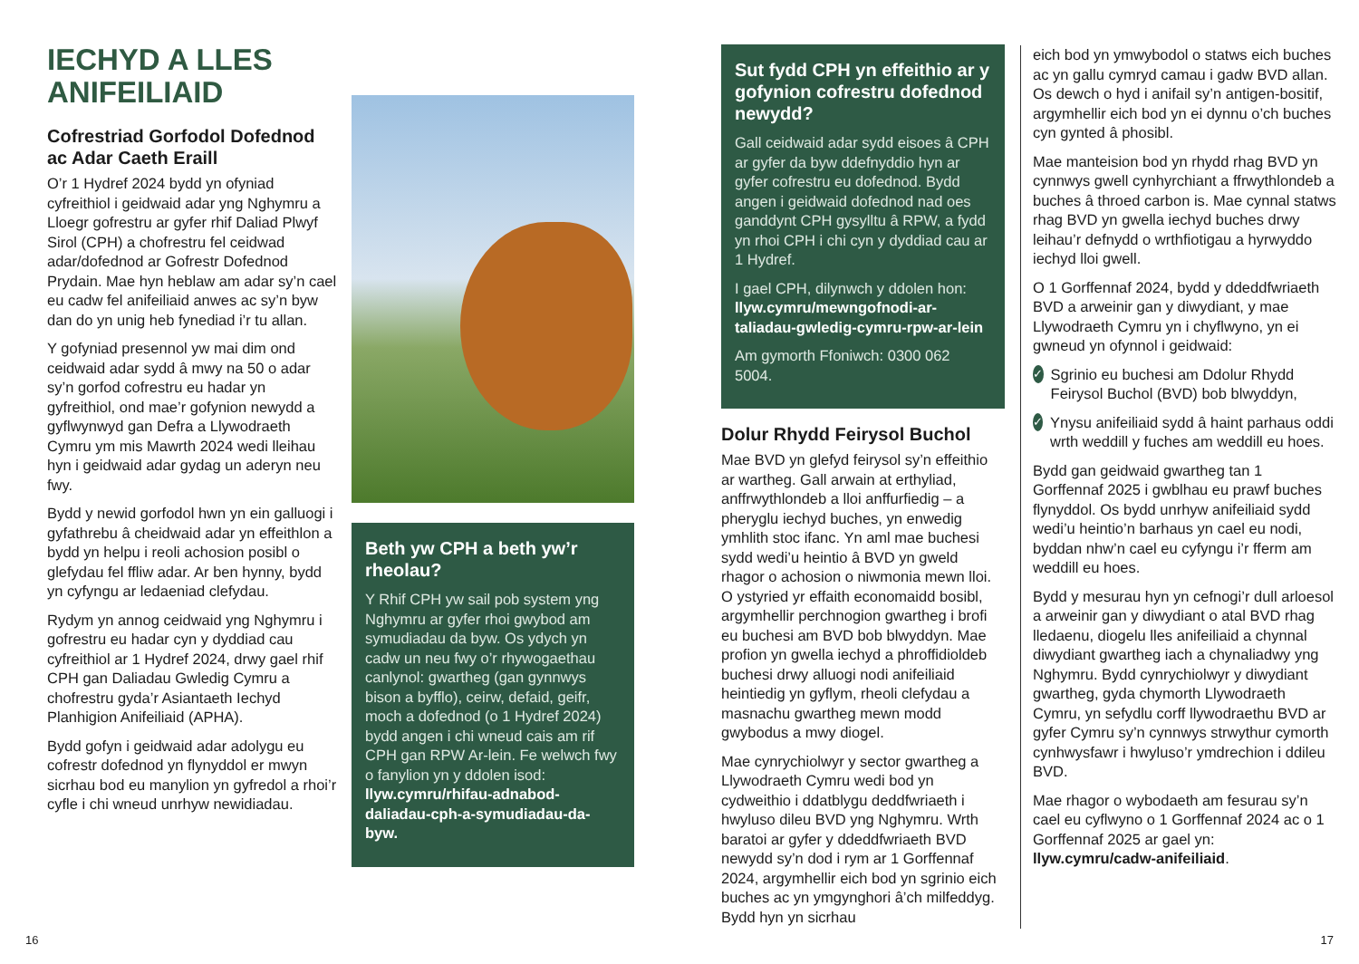IECHYD A LLES ANIFEILIAID
Cofrestriad Gorfodol Dofednod ac Adar Caeth Eraill
O’r 1 Hydref 2024 bydd yn ofyniad cyfreithiol i geidwaid adar yng Nghymru a Lloegr gofrestru ar gyfer rhif Daliad Plwyf Sirol (CPH) a chofrestru fel ceidwad adar/dofednod ar Gofrestr Dofednod Prydain. Mae hyn heblaw am adar sy’n cael eu cadw fel anifeiliaid anwes ac sy’n byw dan do yn unig heb fynediad i’r tu allan.
Y gofyniad presennol yw mai dim ond ceidwaid adar sydd â mwy na 50 o adar sy’n gorfod cofrestru eu hadar yn gyfreithiol, ond mae’r gofynion newydd a gyflwynwyd gan Defra a Llywodraeth Cymru ym mis Mawrth 2024 wedi lleihau hyn i geidwaid adar gydag un aderyn neu fwy.
Bydd y newid gorfodol hwn yn ein galluogi i gyfathrebu â cheidwaid adar yn effeithlon a bydd yn helpu i reoli achosion posibl o glefydau fel ffliw adar. Ar ben hynny, bydd yn cyfyngu ar ledaeniad clefydau.
Rydym yn annog ceidwaid yng Nghymru i gofrestru eu hadar cyn y dyddiad cau cyfreithiol ar 1 Hydref 2024, drwy gael rhif CPH gan Daliadau Gwledig Cymru a chofrestru gyda’r Asiantaeth Iechyd Planhigion Anifeiliaid (APHA).
Bydd gofyn i geidwaid adar adolygu eu cofrestr dofednod yn flynyddol er mwyn sicrhau bod eu manylion yn gyfredol a rhoi’r cyfle i chi wneud unrhyw newidiadau.
Beth yw CPH a beth yw’r rheolau?
Y Rhif CPH yw sail pob system yng Nghymru ar gyfer rhoi gwybod am symudiadau da byw. Os ydych yn cadw un neu fwy o’r rhywogaethau canlynol: gwartheg (gan gynnwys bison a byfflo), ceirw, defaid, geifr, moch a dofednod (o 1 Hydref 2024) bydd angen i chi wneud cais am rif CPH gan RPW Ar-lein. Fe welwch fwy o fanylion yn y ddolen isod: llyw.cymru/rhifau-adnabod-daliadau-cph-a-symudiadau-da-byw.
Sut fydd CPH yn effeithio ar y gofynion cofrestru dofednod newydd?
Gall ceidwaid adar sydd eisoes â CPH ar gyfer da byw ddefnyddio hyn ar gyfer cofrestru eu dofednod. Bydd angen i geidwaid dofednod nad oes ganddynt CPH gysylltu â RPW, a fydd yn rhoi CPH i chi cyn y dyddiad cau ar 1 Hydref.
I gael CPH, dilynwch y ddolen hon: llyw.cymru/mewngofnodi-ar-taliadau-gwledig-cymru-rpw-ar-lein
Am gymorth Ffoniwch: 0300 062 5004.
Dolur Rhydd Feirysol Buchol
Mae BVD yn glefyd feirysol sy’n effeithio ar wartheg. Gall arwain at erthyliad, anffrwythlondeb a lloi anffurfiedig – a pheryglu iechyd buches, yn enwedig ymhlith stoc ifanc. Yn aml mae buchesi sydd wedi’u heintio â BVD yn gweld rhagor o achosion o niwmonia mewn lloi. O ystyried yr effaith economaidd bosibl, argymhellir perchnogion gwartheg i brofi eu buchesi am BVD bob blwyddyn. Mae profion yn gwella iechyd a phroffidioldeb buchesi drwy alluogi nodi anifeiliaid heintiedig yn gyflym, rheoli clefydau a masnachu gwartheg mewn modd gwybodus a mwy diogel.
Mae cynrychiolwyr y sector gwartheg a Llywodraeth Cymru wedi bod yn cydweithio i ddatblygu deddfwriaeth i hwyluso dileu BVD yng Nghymru. Wrth baratoi ar gyfer y ddeddfwriaeth BVD newydd sy’n dod i rym ar 1 Gorffennaf 2024, argymhellir eich bod yn sgrinio eich buches ac yn ymgynghori â’ch milfeddyg. Bydd hyn yn sicrhau
eich bod yn ymwybodol o statws eich buches ac yn gallu cymryd camau i gadw BVD allan. Os dewch o hyd i anifail sy’n antigen-bositif, argymhellir eich bod yn ei dynnu o’ch buches cyn gynted â phosibl.
Mae manteision bod yn rhydd rhag BVD yn cynnwys gwell cynhyrchiant a ffrwythlondeb a buches â throed carbon is. Mae cynnal statws rhag BVD yn gwella iechyd buches drwy leihau’r defnydd o wrthfiotigau a hyrwyddo iechyd lloi gwell.
O 1 Gorffennaf 2024, bydd y ddeddfwriaeth BVD a arweinir gan y diwydiant, y mae Llywodraeth Cymru yn i chyflwyno, yn ei gwneud yn ofynnol i geidwaid:
✓ Sgrinio eu buchesi am Ddolur Rhydd Feirysol Buchol (BVD) bob blwyddyn,
✓ Ynysu anifeiliaid sydd â haint parhaus oddi wrth weddill y fuches am weddill eu hoes.
Bydd gan geidwaid gwartheg tan 1 Gorffennaf 2025 i gwblhau eu prawf buches flynyddol. Os bydd unrhyw anifeiliaid sydd wedi’u heintio’n barhaus yn cael eu nodi, byddan nhw’n cael eu cyfyngu i’r fferm am weddill eu hoes.
Bydd y mesurau hyn yn cefnogi’r dull arloesol a arweinir gan y diwydiant o atal BVD rhag lledaenu, diogelu lles anifeiliaid a chynnal diwydiant gwartheg iach a chynaliadwy yng Nghymru. Bydd cynrychiolwyr y diwydiant gwartheg, gyda chymorth Llywodraeth Cymru, yn sefydlu corff llywodraethu BVD ar gyfer Cymru sy’n cynnwys strwythur cymorth cynhwysfawr i hwyluso’r ymdrechion i ddileu BVD.
Mae rhagor o wybodaeth am fesurau sy’n cael eu cyflwyno o 1 Gorffennaf 2024 ac o 1 Gorffennaf 2025 ar gael yn: llyw.cymru/cadw-anifeiliaid.
16 17